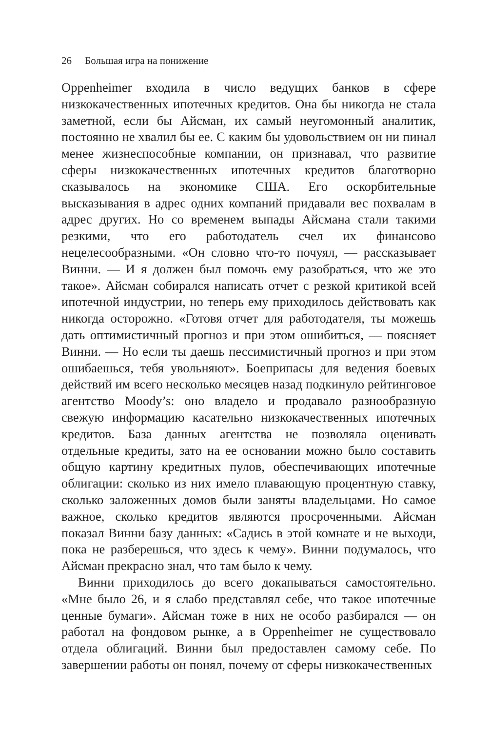26 Большая игра на понижение
Oppenheimer входила в число ведущих банков в сфере низкокачественных ипотечных кредитов. Она бы никогда не стала заметной, если бы Айсман, их самый неугомонный аналитик, постоянно не хвалил бы ее. С каким бы удовольствием он ни пинал менее жизнеспособные компании, он признавал, что развитие сферы низкокачественных ипотечных кредитов благотворно сказывалось на экономике США. Его оскорбительные высказывания в адрес одних компаний придавали вес похвалам в адрес других. Но со временем выпады Айсмана стали такими резкими, что его работодатель счел их финансово нецелесообразными. «Он словно что-то почуял, — рассказывает Винни. — И я должен был помочь ему разобраться, что же это такое». Айсман собирался написать отчет с резкой критикой всей ипотечной индустрии, но теперь ему приходилось действовать как никогда осторожно. «Готовя отчет для работодателя, ты можешь дать оптимистичный прогноз и при этом ошибиться, — поясняет Винни. — Но если ты даешь пессимистичный прогноз и при этом ошибаешься, тебя увольняют». Боеприпасы для ведения боевых действий им всего несколько месяцев назад подкинуло рейтинговое агентство Moody’s: оно владело и продавало разнообразную свежую информацию касательно низкокачественных ипотечных кредитов. База данных агентства не позволяла оценивать отдельные кредиты, зато на ее основании можно было составить общую картину кредитных пулов, обеспечивающих ипотечные облигации: сколько из них имело плавающую процентную ставку, сколько заложенных домов были заняты владельцами. Но самое важное, сколько кредитов являются просроченными. Айсман показал Винни базу данных: «Садись в этой комнате и не выходи, пока не разберешься, что здесь к чему». Винни подумалось, что Айсман прекрасно знал, что там было к чему.
Винни приходилось до всего докапываться самостоятельно. «Мне было 26, и я слабо представлял себе, что такое ипотечные ценные бумаги». Айсман тоже в них не особо разбирался — он работал на фондовом рынке, а в Oppenheimer не существовало отдела облигаций. Винни был предоставлен самому себе. По завершении работы он понял, почему от сферы низкокачественных